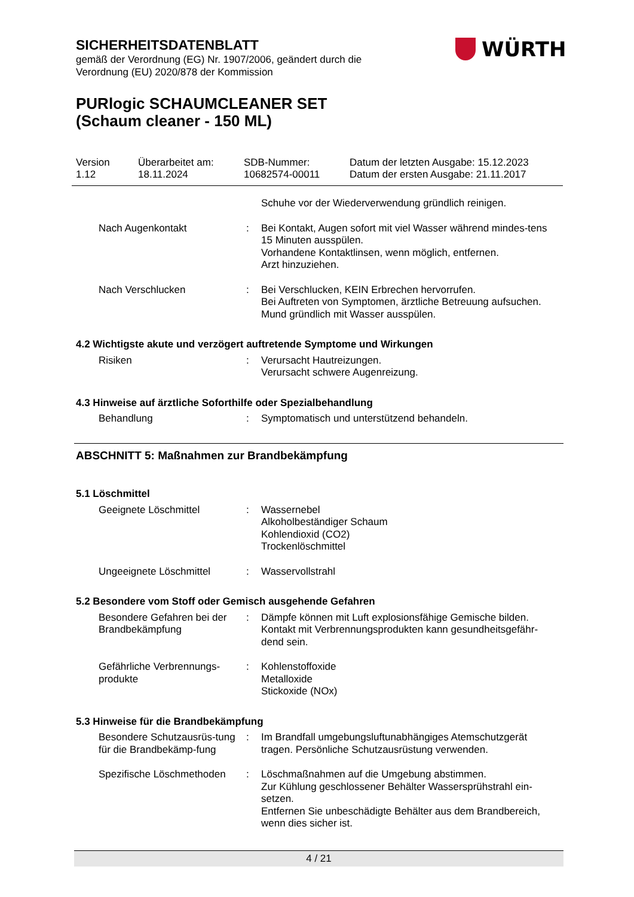SICHERHEITSDATENBLATT
gemäß der Verordnung (EG) Nr. 1907/2006, geändert durch die Verordnung (EU) 2020/878 der Kommission
PURlogic SCHAUMCLEANER SET (Schaum cleaner - 150 ML)
WÜRTH
Version
1.12
Überarbeitet am:
18.11.2024
SDB-Nummer:
10682574-00011
Datum der letzten Ausgabe: 15.12.2023
Datum der ersten Ausgabe: 21.11.2017
Schuhe vor der Wiederverwendung gründlich reinigen.
Nach Augenkontakt : Bei Kontakt, Augen sofort mit viel Wasser während mindes-tens 15 Minuten ausspülen.
Vorhandene Kontaktlinsen, wenn möglich, entfernen.
Arzt hinzuziehen.
Nach Verschlucken : Bei Verschlucken, KEIN Erbrechen hervorrufen.
Bei Auftreten von Symptomen, ärztliche Betreuung aufsuchen.
Mund gründlich mit Wasser ausspülen.
4.2 Wichtigste akute und verzögert auftretende Symptome und Wirkungen
Risiken : Verursacht Hautreizungen.
Verursacht schwere Augenreizung.
4.3 Hinweise auf ärztliche Soforthilfe oder Spezialbehandlung
Behandlung : Symptomatisch und unterstützend behandeln.
ABSCHNITT 5: Maßnahmen zur Brandbekämpfung
5.1 Löschmittel
Geeignete Löschmittel : Wassernebel
Alkoholbeständiger Schaum
Kohlendioxid (CO2)
Trockenlöschmittel
Ungeeignete Löschmittel : Wasservollstrahl
5.2 Besondere vom Stoff oder Gemisch ausgehende Gefahren
Besondere Gefahren bei der Brandbekämpfung
: Dämpfe können mit Luft explosionsfähige Gemische bilden.
Kontakt mit Verbrennungsprodukten kann gesundheitsgefähr-dend sein.
Gefährliche Verbrennungs-produkte
: Kohlenstoffoxide
Metalloxide
Stickoxide (NOx)
5.3 Hinweise für die Brandbekämpfung
Besondere Schutzausrüs-tung für die Brandbekämp-fung
: Im Brandfall umgebungsluftunabhängiges Atemschutzgerät tragen. Persönliche Schutzausrüstung verwenden.
Spezifische Löschmethoden
: Löschmaßnahmen auf die Umgebung abstimmen.
Zur Kühlung geschlossener Behälter Wassersprühstrahl ein-setzen.
Entfernen Sie unbeschädigte Behälter aus dem Brandbereich, wenn dies sicher ist.
4 / 21